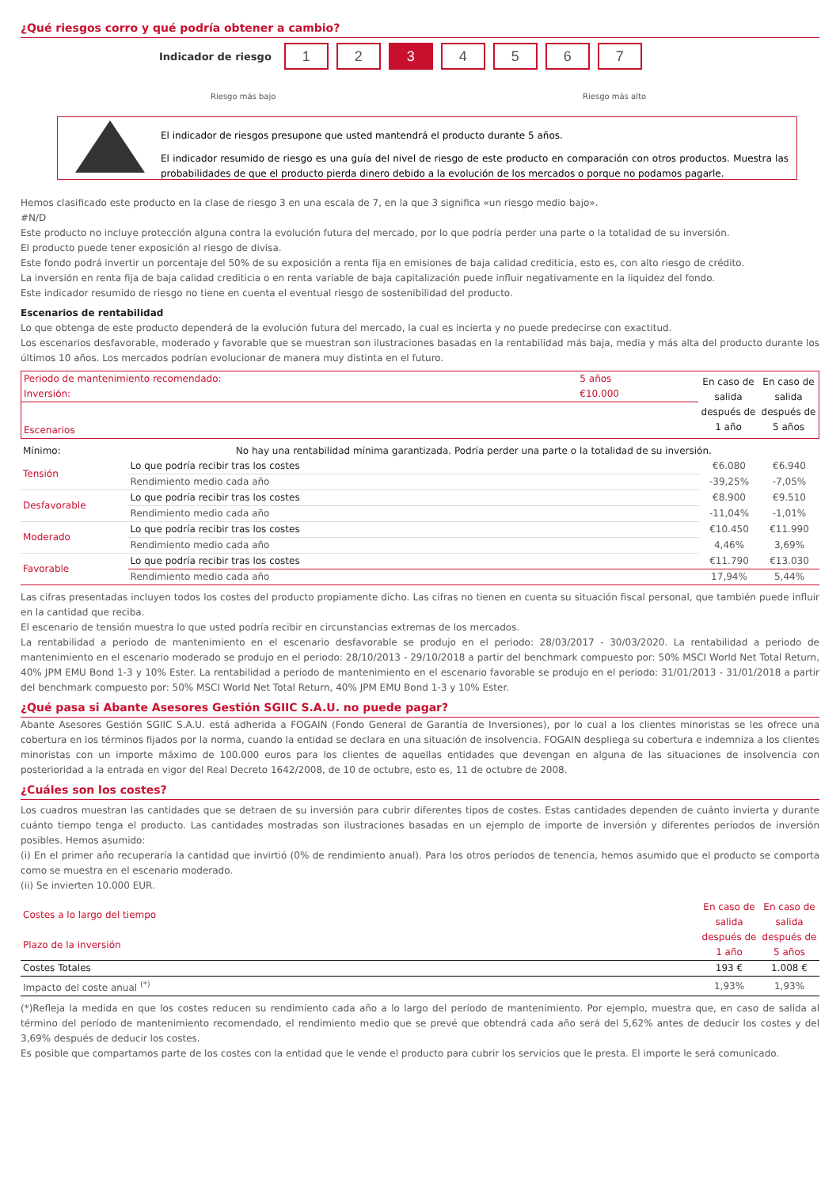¿Qué riesgos corro y qué podría obtener a cambio?
Indicador de riesgo
1 2 3 4 5 6 7
Riesgo más bajo Riesgo más alto
El indicador de riesgos presupone que usted mantendrá el producto durante 5 años.
El indicador resumido de riesgo es una guía del nivel de riesgo de este producto en comparación con otros productos. Muestra las probabilidades de que el producto pierda dinero debido a la evolución de los mercados o porque no podamos pagarle.
Hemos clasificado este producto en la clase de riesgo 3 en una escala de 7, en la que 3 significa «un riesgo medio bajo».
#N/D
Este producto no incluye protección alguna contra la evolución futura del mercado, por lo que podría perder una parte o la totalidad de su inversión.
El producto puede tener exposición al riesgo de divisa.
Este fondo podrá invertir un porcentaje del 50% de su exposición a renta fija en emisiones de baja calidad crediticia, esto es, con alto riesgo de crédito.
La inversión en renta fija de baja calidad crediticia o en renta variable de baja capitalización puede influir negativamente en la liquidez del fondo.
Este indicador resumido de riesgo no tiene en cuenta el eventual riesgo de sostenibilidad del producto.
Escenarios de rentabilidad
Lo que obtenga de este producto dependerá de la evolución futura del mercado, la cual es incierta y no puede predecirse con exactitud.
Los escenarios desfavorable, moderado y favorable que se muestran son ilustraciones basadas en la rentabilidad más baja, media y más alta del producto durante los últimos 10 años. Los mercados podrían evolucionar de manera muy distinta en el futuro.
| Periodo de mantenimiento recomendado: Inversión: | 5 años €10.000 | En caso de salida después de 1 año | En caso de salida después de 5 años |
| Escenarios | | | |
| Mínimo: | No hay una rentabilidad mínima garantizada. Podría perder una parte o la totalidad de su inversión. | | |
| Tensión | Lo que podría recibir tras los costes | €6.080 | €6.940 |
| | Rendimiento medio cada año | -39,25% | -7,05% |
| Desfavorable | Lo que podría recibir tras los costes | €8.900 | €9.510 |
| | Rendimiento medio cada año | -11,04% | -1,01% |
| Moderado | Lo que podría recibir tras los costes | €10.450 | €11.990 |
| | Rendimiento medio cada año | 4,46% | 3,69% |
| Favorable | Lo que podría recibir tras los costes | €11.790 | €13.030 |
| | Rendimiento medio cada año | 17,94% | 5,44% |
Las cifras presentadas incluyen todos los costes del producto propiamente dicho. Las cifras no tienen en cuenta su situación fiscal personal, que también puede influir en la cantidad que reciba.
El escenario de tensión muestra lo que usted podría recibir en circunstancias extremas de los mercados.
La rentabilidad a periodo de mantenimiento en el escenario desfavorable se produjo en el periodo: 28/03/2017 - 30/03/2020. La rentabilidad a periodo de mantenimiento en el escenario moderado se produjo en el periodo: 28/10/2013 - 29/10/2018 a partir del benchmark compuesto por: 50% MSCI World Net Total Return, 40% JPM EMU Bond 1-3 y 10% Ester. La rentabilidad a periodo de mantenimiento en el escenario favorable se produjo en el periodo: 31/01/2013 - 31/01/2018 a partir del benchmark compuesto por: 50% MSCI World Net Total Return, 40% JPM EMU Bond 1-3 y 10% Ester.
¿Qué pasa si Abante Asesores Gestión SGIIC S.A.U. no puede pagar?
Abante Asesores Gestión SGIIC S.A.U. está adherida a FOGAIN (Fondo General de Garantía de Inversiones), por lo cual a los clientes minoristas se les ofrece una cobertura en los términos fijados por la norma, cuando la entidad se declara en una situación de insolvencia. FOGAIN despliega su cobertura e indemniza a los clientes minoristas con un importe máximo de 100.000 euros para los clientes de aquellas entidades que devengan en alguna de las situaciones de insolvencia con posterioridad a la entrada en vigor del Real Decreto 1642/2008, de 10 de octubre, esto es, 11 de octubre de 2008.
¿Cuáles son los costes?
Los cuadros muestran las cantidades que se detraen de su inversión para cubrir diferentes tipos de costes. Estas cantidades dependen de cuánto invierta y durante cuánto tiempo tenga el producto. Las cantidades mostradas son ilustraciones basadas en un ejemplo de importe de inversión y diferentes períodos de inversión posibles. Hemos asumido:
(i) En el primer año recuperaría la cantidad que invirtió (0% de rendimiento anual). Para los otros períodos de tenencia, hemos asumido que el producto se comporta como se muestra en el escenario moderado.
(ii) Se invierten 10.000 EUR.
| Costes a lo largo del tiempo Plazo de la inversión | En caso de salida después de 1 año | En caso de salida después de 5 años |
| Costes Totales | 193 € | 1.008 € |
| Impacto del coste anual <sup>(*)</sup> | 1,93% | 1,93% |
(*)Refleja la medida en que los costes reducen su rendimiento cada año a lo largo del período de mantenimiento. Por ejemplo, muestra que, en caso de salida al término del período de mantenimiento recomendado, el rendimiento medio que se prevé que obtendrá cada año será del 5,62% antes de deducir los costes y del 3,69% después de deducir los costes.
Es posible que compartamos parte de los costes con la entidad que le vende el producto para cubrir los servicios que le presta. El importe le será comunicado.